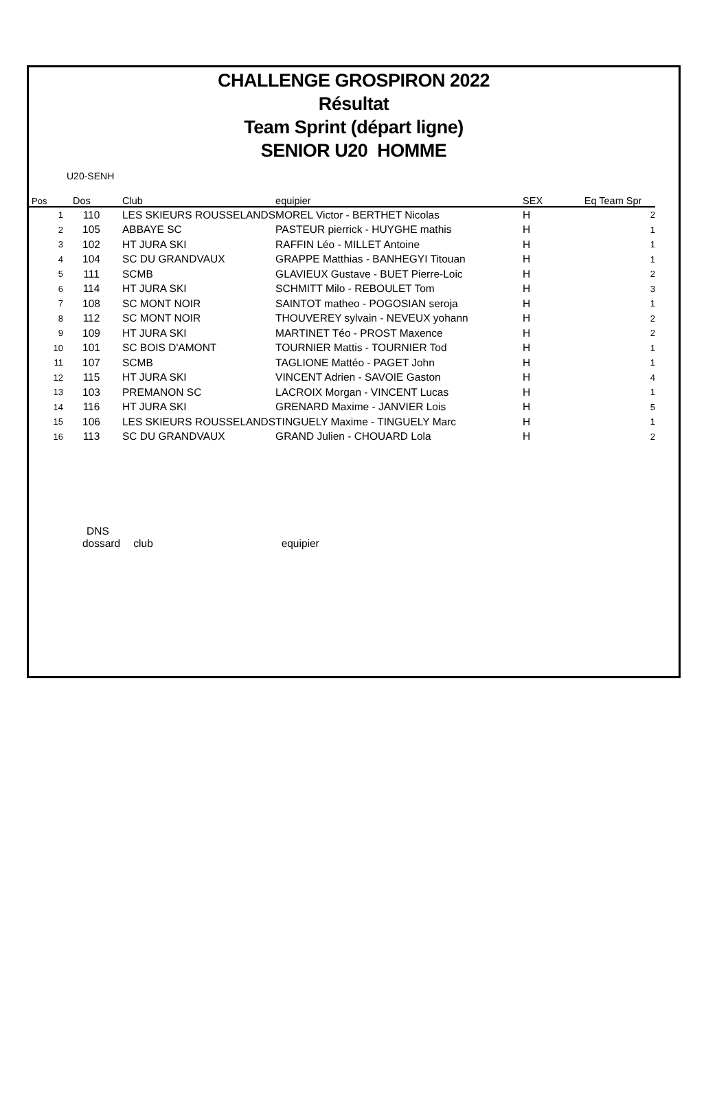CHALLENGE GROSPIRON 2022
Résultat
Team Sprint (départ ligne)
SENIOR U20 HOMME
U20-SENH
| Pos | Dos | Club | equipier | SEX | Eq Team Spr |
| --- | --- | --- | --- | --- | --- |
| 1 | 110 | LES SKIEURS ROUSSELANDS | MOREL Victor - BERTHET Nicolas | H | 2 |
| 2 | 105 | ABBAYE SC | PASTEUR pierrick - HUYGHE mathis | H | 1 |
| 3 | 102 | HT JURA SKI | RAFFIN Léo - MILLET Antoine | H | 1 |
| 4 | 104 | SC DU GRANDVAUX | GRAPPE Matthias - BANHEGYI Titouan | H | 1 |
| 5 | 111 | SCMB | GLAVIEUX Gustave - BUET Pierre-Loic | H | 2 |
| 6 | 114 | HT JURA SKI | SCHMITT Milo - REBOULET Tom | H | 3 |
| 7 | 108 | SC MONT NOIR | SAINTOT matheo - POGOSIAN seroja | H | 1 |
| 8 | 112 | SC MONT NOIR | THOUVEREY sylvain - NEVEUX yohann | H | 2 |
| 9 | 109 | HT JURA SKI | MARTINET Téo - PROST Maxence | H | 2 |
| 10 | 101 | SC BOIS D'AMONT | TOURNIER Mattis - TOURNIER Tod | H | 1 |
| 11 | 107 | SCMB | TAGLIONE Mattéo - PAGET John | H | 1 |
| 12 | 115 | HT JURA SKI | VINCENT Adrien - SAVOIE Gaston | H | 4 |
| 13 | 103 | PREMANON SC | LACROIX Morgan - VINCENT Lucas | H | 1 |
| 14 | 116 | HT JURA SKI | GRENARD Maxime - JANVIER Lois | H | 5 |
| 15 | 106 | LES SKIEURS ROUSSELANDS | TINGUELY Maxime - TINGUELY Marc | H | 1 |
| 16 | 113 | SC DU GRANDVAUX | GRAND Julien - CHOUARD Lola | H | 2 |
DNS
dossard club equipier